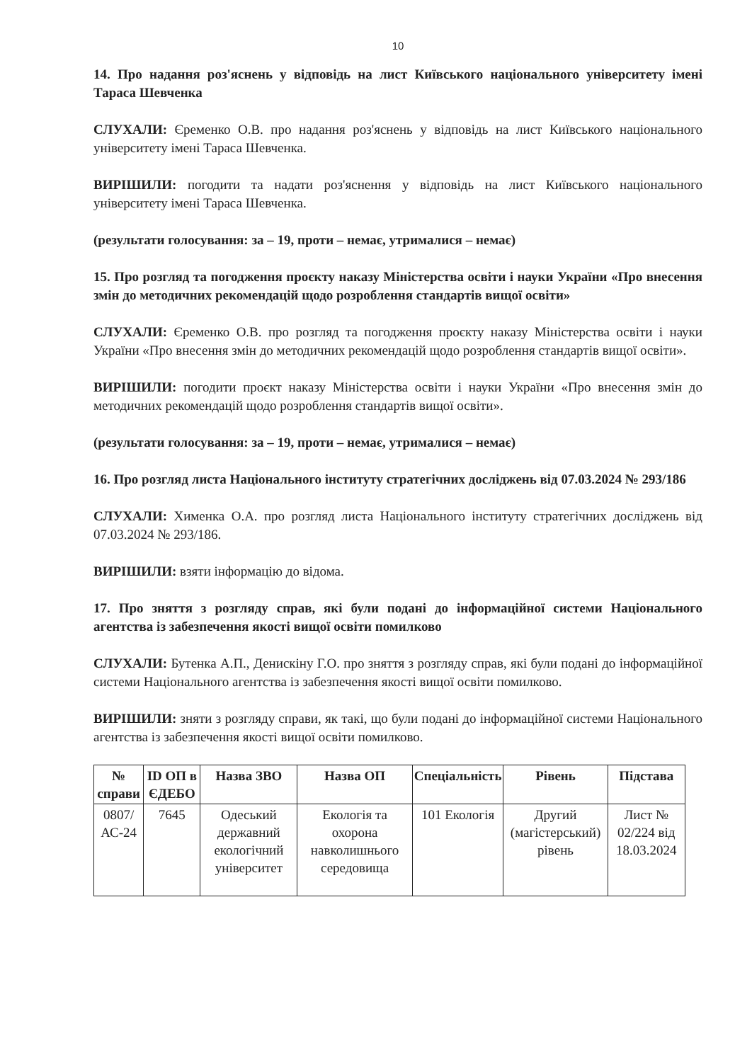10
14. Про надання роз'яснень у відповідь на лист Київського національного університету імені Тараса Шевченка
СЛУХАЛИ: Єременко О.В. про надання роз'яснень у відповідь на лист Київського національного університету імені Тараса Шевченка.
ВИРІШИЛИ: погодити та надати роз'яснення у відповідь на лист Київського національного університету імені Тараса Шевченка.
(результати голосування: за – 19, проти – немає, утрималися – немає)
15. Про розгляд та погодження проєкту наказу Міністерства освіти і науки України «Про внесення змін до методичних рекомендацій щодо розроблення стандартів вищої освіти»
СЛУХАЛИ: Єременко О.В. про розгляд та погодження проєкту наказу Міністерства освіти і науки України «Про внесення змін до методичних рекомендацій щодо розроблення стандартів вищої освіти».
ВИРІШИЛИ: погодити проєкт наказу Міністерства освіти і науки України «Про внесення змін до методичних рекомендацій щодо розроблення стандартів вищої освіти».
(результати голосування: за – 19, проти – немає, утрималися – немає)
16. Про розгляд листа Національного інституту стратегічних досліджень від 07.03.2024 № 293/186
СЛУХАЛИ: Хименка О.А. про розгляд листа Національного інституту стратегічних досліджень від 07.03.2024 № 293/186.
ВИРІШИЛИ: взяти інформацію до відома.
17. Про зняття з розгляду справ, які були подані до інформаційної системи Національного агентства із забезпечення якості вищої освіти помилково
СЛУХАЛИ: Бутенка А.П., Денискіну Г.О. про зняття з розгляду справ, які були подані до інформаційної системи Національного агентства із забезпечення якості вищої освіти помилково.
ВИРІШИЛИ: зняти з розгляду справи, як такі, що були подані до інформаційної системи Національного агентства із забезпечення якості вищої освіти помилково.
| № справи | ID ОП в ЄДЕБО | Назва ЗВО | Назва ОП | Спеціальність | Рівень | Підстава |
| --- | --- | --- | --- | --- | --- | --- |
| 0807/ АС-24 | 7645 | Одеський державний екологічний університет | Екологія та охорона навколишнього середовища | 101 Екологія | Другий (магістерський) рівень | Лист № 02/224 від 18.03.2024 |